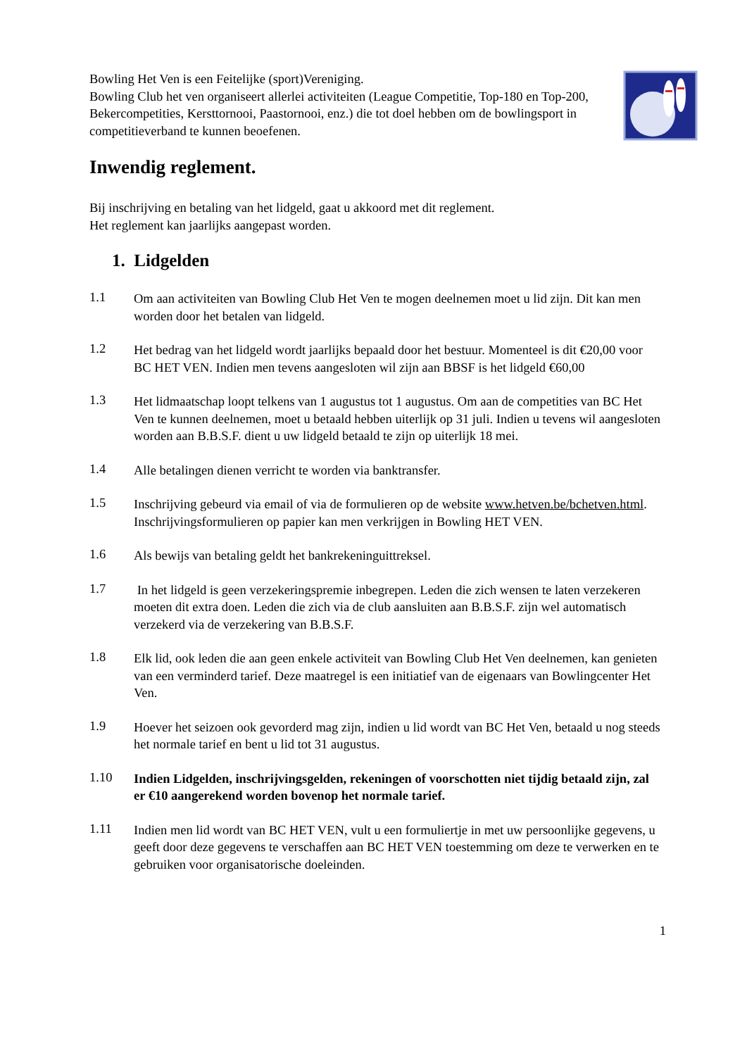Bowling Het Ven is een Feitelijke (sport)Vereniging.
Bowling Club het ven organiseert allerlei activiteiten (League Competitie, Top-180 en Top-200, Bekercompetities, Kersttornooi, Paastornooi, enz.) die tot doel hebben om de bowlingsport in competitieverband te kunnen beoefenen.
Inwendig reglement.
Bij inschrijving en betaling van het lidgeld, gaat u akkoord met dit reglement.
Het reglement kan jaarlijks aangepast worden.
1. Lidgelden
1.1
Om aan activiteiten van Bowling Club Het Ven te mogen deelnemen moet u lid zijn. Dit kan men worden door het betalen van lidgeld.
1.2
Het bedrag van het lidgeld wordt jaarlijks bepaald door het bestuur. Momenteel is dit €20,00 voor BC HET VEN. Indien men tevens aangesloten wil zijn aan BBSF is het lidgeld €60,00
1.3
Het lidmaatschap loopt telkens van 1 augustus tot 1 augustus. Om aan de competities van BC Het Ven te kunnen deelnemen, moet u betaald hebben uiterlijk op 31 juli. Indien u tevens wil aangesloten worden aan B.B.S.F. dient u uw lidgeld betaald te zijn op uiterlijk 18 mei.
1.4
Alle betalingen dienen verricht te worden via banktransfer.
1.5
Inschrijving gebeurd via email of via de formulieren op de website www.hetven.be/bchetven.html.
Inschrijvingsformulieren op papier kan men verkrijgen in Bowling HET VEN.
1.6
Als bewijs van betaling geldt het bankrekeninguittreksel.
1.7
In het lidgeld is geen verzekeringspremie inbegrepen. Leden die zich wensen te laten verzekeren moeten dit extra doen. Leden die zich via de club aansluiten aan B.B.S.F. zijn wel automatisch verzekerd via de verzekering van B.B.S.F.
1.8
Elk lid, ook leden die aan geen enkele activiteit van Bowling Club Het Ven deelnemen, kan genieten van een verminderd tarief. Deze maatregel is een initiatief van de eigenaars van Bowlingcenter Het Ven.
1.9
Hoever het seizoen ook gevorderd mag zijn, indien u lid wordt van BC Het Ven, betaald u nog steeds het normale tarief en bent u lid tot 31 augustus.
1.10
Indien Lidgelden, inschrijvingsgelden, rekeningen of voorschotten niet tijdig betaald zijn, zal er €10 aangerekend worden bovenop het normale tarief.
1.11
Indien men lid wordt van BC HET VEN, vult u een formuliertje in met uw persoonlijke gegevens, u geeft door deze gegevens te verschaffen aan BC HET VEN toestemming om deze te verwerken en te gebruiken voor organisatorische doeleinden.
1